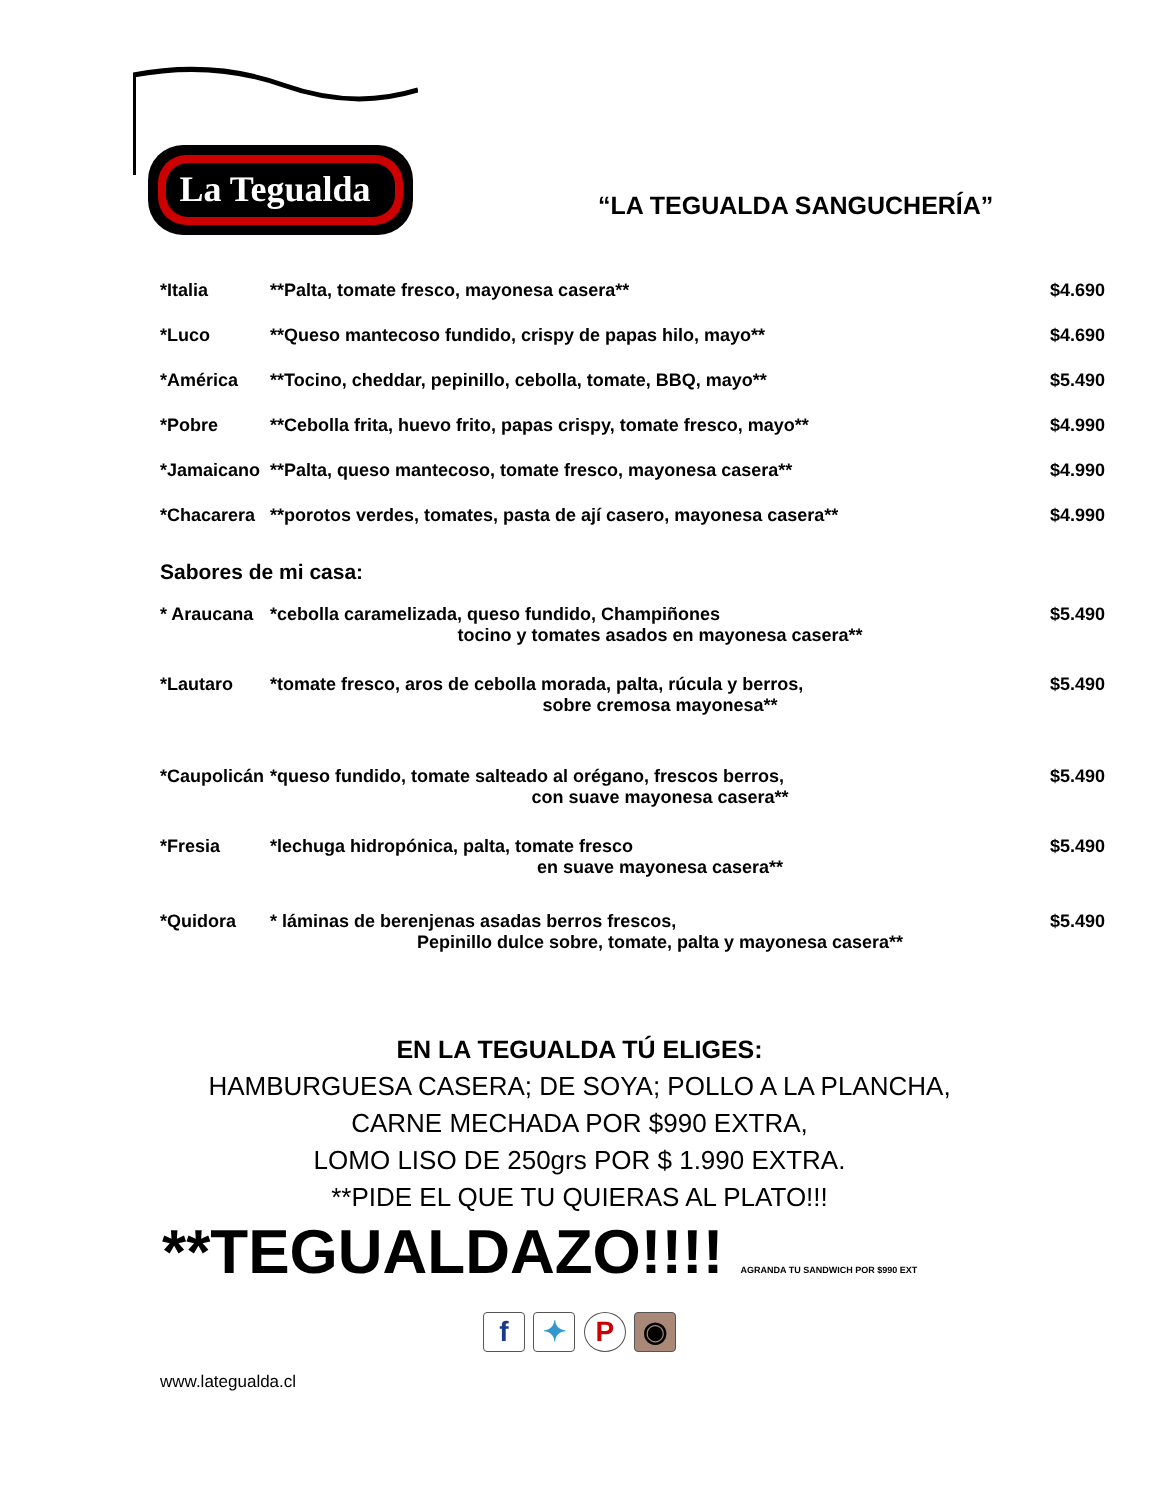La Tegualda
“LA TEGUALDA SANGUCHERÍA”
| *Italia | **Palta, tomate fresco, mayonesa casera** | $4.690 |
| *Luco | **Queso mantecoso fundido, crispy de papas hilo, mayo** | $4.690 |
| *América | **Tocino, cheddar, pepinillo, cebolla, tomate, BBQ, mayo** | $5.490 |
| *Pobre | **Cebolla frita, huevo frito, papas crispy, tomate fresco, mayo** | $4.990 |
| *Jamaicano | **Palta, queso mantecoso, tomate fresco, mayonesa casera** | $4.990 |
| *Chacarera | **porotos verdes, tomates, pasta de ají casero, mayonesa casera** | $4.990 |
Sabores de mi casa:
| * Araucana | *cebolla caramelizada, queso fundido, Champiñones tocino y tomates asados en mayonesa casera** | $5.490 |
| *Lautaro | *tomate fresco, aros de cebolla morada, palta, rúcula y berros, sobre cremosa mayonesa** | $5.490 |
| *Caupolicán | *queso fundido, tomate salteado al orégano, frescos berros, con suave mayonesa casera** | $5.490 |
| *Fresia | *lechuga hidropónica, palta, tomate fresco en suave mayonesa casera** | $5.490 |
| *Quidora | * láminas de berenjenas asadas berros frescos, Pepinillo dulce sobre, tomate, palta y mayonesa casera** | $5.490 |
EN LA TEGUALDA TÚ ELIGES:
HAMBURGUESA CASERA; DE SOYA; POLLO A LA PLANCHA,
CARNE MECHADA POR $990 EXTRA,
LOMO LISO DE 250grs POR $ 1.990 EXTRA.
**PIDE EL QUE TU QUIERAS AL PLATO!!!
**TEGUALDAZO!!!! AGRANDA TU SANDWICH POR $990 EXT
f ✦ P ◉
www.lategualda.cl